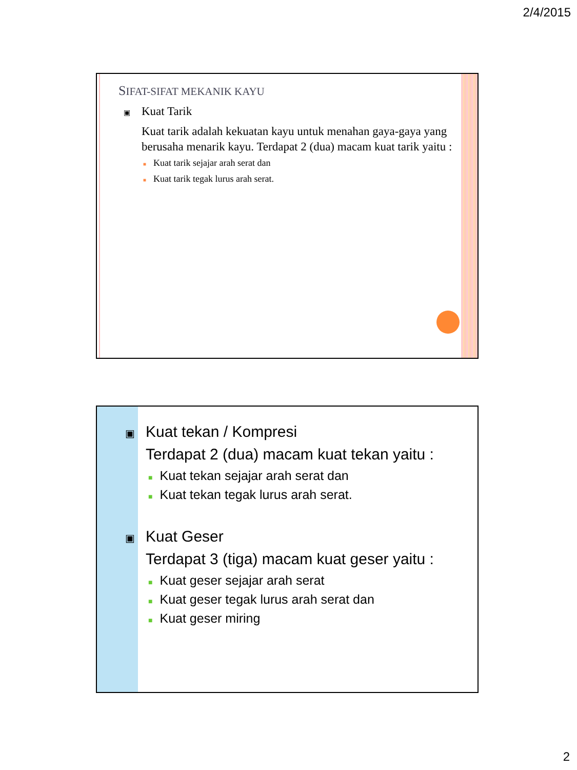2/4/2015
SIFAT-SIFAT MEKANIK KAYU
▣ Kuat Tarik
Kuat tarik adalah kekuatan kayu untuk menahan gaya-gaya yang berusaha menarik kayu. Terdapat 2 (dua) macam kuat tarik yaitu :
■ Kuat tarik sejajar arah serat dan
■ Kuat tarik tegak lurus arah serat.
▣ Kuat tekan / Kompresi
Terdapat 2 (dua) macam kuat tekan yaitu :
■ Kuat tekan sejajar arah serat dan
■ Kuat tekan tegak lurus arah serat.
▣ Kuat Geser
Terdapat 3 (tiga) macam kuat geser yaitu :
■ Kuat geser sejajar arah serat
■ Kuat geser tegak lurus arah serat dan
■ Kuat geser miring
2